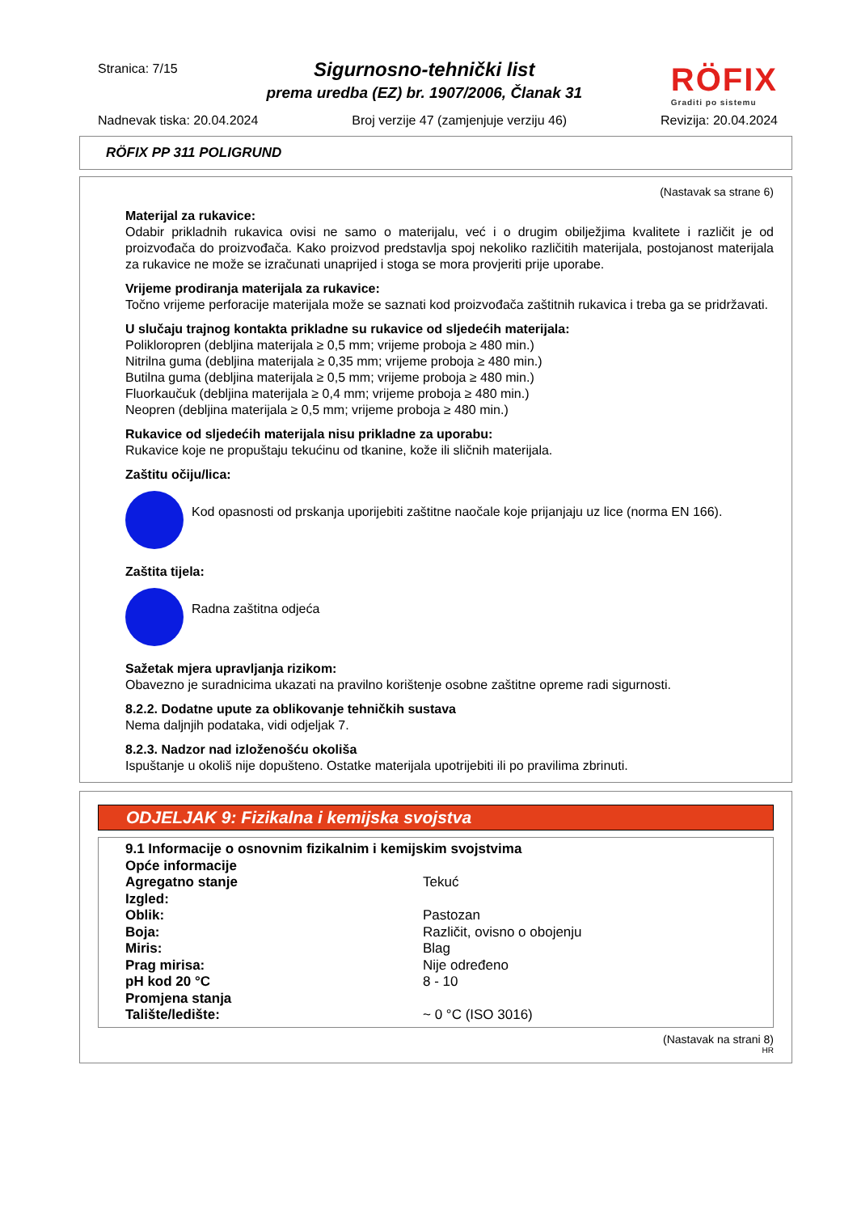Stranica: 7/15
Sigurnosno-tehnički list
prema uredba (EZ) br. 1907/2006, Članak 31
RÖFIX
Graditi po sistemu
Nadnevak tiska: 20.04.2024 Broj verzije 47 (zamjenjuje verziju 46) Revizija: 20.04.2024
RÖFIX PP 311 POLIGRUND
(Nastavak sa strane 6)
Materijal za rukavice:
Odabir prikladnih rukavica ovisi ne samo o materijalu, već i o drugim obilježjima kvalitete i različit je od proizvođača do proizvođača. Kako proizvod predstavlja spoj nekoliko različitih materijala, postojanost materijala za rukavice ne može se izračunati unaprijed i stoga se mora provjeriti prije uporabe.
Vrijeme prodiranja materijala za rukavice:
Točno vrijeme perforacije materijala može se saznati kod proizvođača zaštitnih rukavica i treba ga se pridržavati.
U slučaju trajnog kontakta prikladne su rukavice od sljedećih materijala:
Polikloropren (debljina materijala ≥ 0,5 mm; vrijeme proboja ≥ 480 min.)
Nitrilna guma (debljina materijala ≥ 0,35 mm; vrijeme proboja ≥ 480 min.)
Butilna guma (debljina materijala ≥ 0,5 mm; vrijeme proboja ≥ 480 min.)
Fluorkaučuk (debljina materijala ≥ 0,4 mm; vrijeme proboja ≥ 480 min.)
Neopren (debljina materijala ≥ 0,5 mm; vrijeme proboja ≥ 480 min.)
Rukavice od sljedećih materijala nisu prikladne za uporabu:
Rukavice koje ne propuštaju tekućinu od tkanine, kože ili sličnih materijala.
Zaštitu očiju/lica:
Kod opasnosti od prskanja uporijebiti zaštitne naočale koje prijanjaju uz lice (norma EN 166).
Zaštita tijela:
Radna zaštitna odjeća
Sažetak mjera upravljanja rizikom:
Obavezno je suradnicima ukazati na pravilno korištenje osobne zaštitne opreme radi sigurnosti.
8.2.2. Dodatne upute za oblikovanje tehničkih sustava
Nema daljnjih podataka, vidi odjeljak 7.
8.2.3. Nadzor nad izloženošću okoliša
Ispuštanje u okoliš nije dopušteno. Ostatke materijala upotrijebiti ili po pravilima zbrinuti.
ODJELJAK 9: Fizikalna i kemijska svojstva
| 9.1 Informacije o osnovnim fizikalnim i kemijskim svojstvima | |
| Opće informacije | |
| Agregatno stanje | Tekuć |
| Izgled: | |
| Oblik: | Pastozan |
| Boja: | Različit, ovisno o obojenju |
| Miris: | Blag |
| Prag mirisa: | Nije određeno |
| pH kod 20 °C | 8 - 10 |
| Promjena stanja | |
| Talište/ledište: | ~ 0 °C (ISO 3016) |
(Nastavak na strani 8)
HR